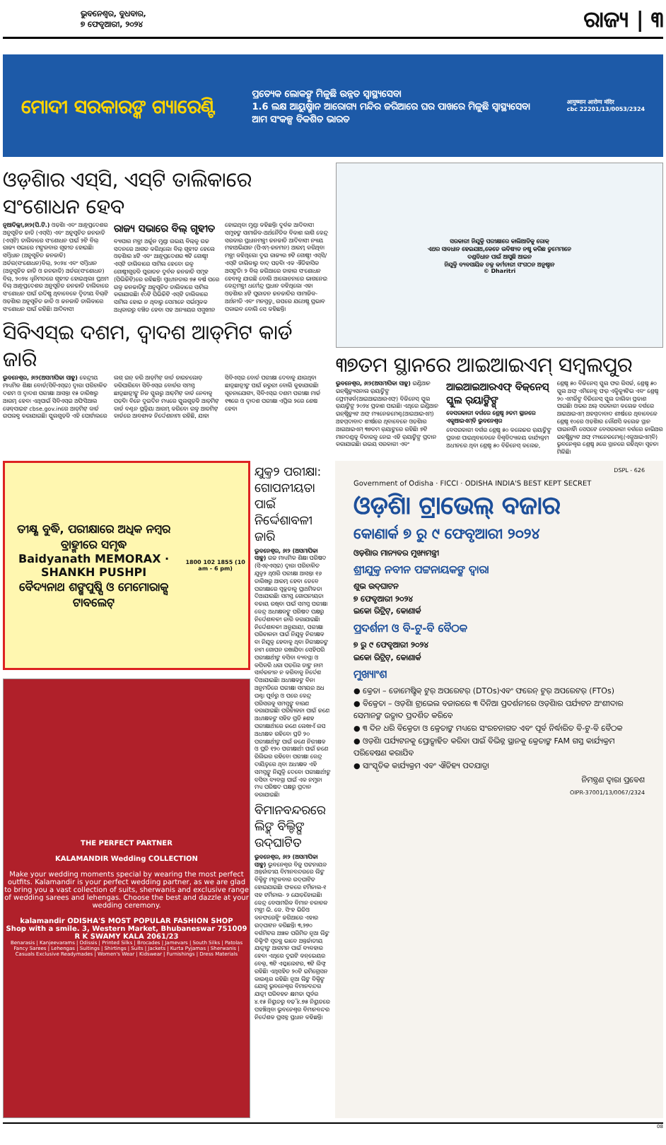ଭୁବନେଶ୍ୱର, ବୁଧବାର,
୭ ଫେବୃଆରୀ, ୨୦୨୪
ରାଜ୍ୟ | ୩
ମୋଦୀ ସରକାରଙ୍କ ଗ୍ୟାରେଣ୍ଟି
ପ୍ରତ୍ୟେକ ଲୋକଙ୍କୁ ମିଳୁଛି ଉନ୍ନତ ସ୍ୱାସ୍ଥ୍ୟସେବା
1.6 ଲକ୍ଷ ଆୟୁଷ୍ମାନ ଆରୋଗ୍ୟ ମନ୍ଦିର ଜରିଆରେ ଘର ପାଖରେ ମିଳୁଛି ସ୍ୱାସ୍ଥ୍ୟସେବା
ଆମ ସଂକଳ୍ପ ବିକଶିତ ଭାରତ
आयुष्मान आरोग्य मंदिर
cbc 22201/13/0053/2324
ଓଡ଼ିଶାର ଏସ୍‌ସି, ଏସ୍‌ଟି ତାଲିକାରେ ସଂଶୋଧନ ହେବ
ନୂଆଦିଲ୍ଲୀ,୬।୨(ପି.ଟି.) ଓଡ଼ିଶା ଏବଂ ଆନ୍ଧ୍ରପ୍ରଦେଶର ଅନୁସୂଚିତ ଜାତି (ଏସ୍‌ସି) ଏବଂ ଅନୁସୂଚିତ ଜନଜାତି (ଏସ୍‌ଟି) ତାଲିକାରେ ସଂଶୋଧନ ପାଇଁ ୨ଟି ବିଲ୍ ରାଜ୍ୟ ସଭାରେ ମଙ୍ଗଳବାର ଗୃହୀତ ହୋଇଛି। ସମ୍ବିଧାନ (ଅନୁସୂଚିତ ଜନଜାତି) ଅର୍ଡର(ସଂଶୋଧନ)ବିଲ୍, ୨୦୨୪ ଏବଂ ସମ୍ବିଧାନ (ଅନୁସୂଚିତ ଜାତି ଓ ଜନଜାତି) ଅର୍ଡର(ସଂଶୋଧନ) ବିଲ୍, ୨୦୨୪ ଧ୍ୱନିମତରେ ଗୃହୀତ ହୋଇଥିଲା। ପ୍ରଥମ ବିଲ୍ ଆନ୍ଧ୍ରପ୍ରଦେଶର ଅନୁସୂଚିତ ଜନଜାତି ତାଲିକାରେ ସଂଶୋଧନ ପାଇଁ ଉଦ୍ଦିଷ୍ଟ ଥିବାବେଳେ ଦ୍ୱିତୀୟ ବିଲ୍‌ଟି ଓଡ଼ିଶାର ଅନୁସୂଚିତ ଜାତି ଓ ଜନଜାତି ତାଲିକାରେ ସଂଶୋଧନ ପାଇଁ ରହିଛି। ଆଦିବାସୀ
ରାଜ୍ୟ ସଭାରେ ବିଲ୍ ଗୃହୀତ
ବ୍ୟାପାର ମନ୍ତ୍ରୀ ଅର୍ଜୁନ ମୁଣ୍ଡା ଉଭୟ ବିଲ୍‌କୁ ଉଚ୍ଚ ସଦନରେ ଆଗତ କରିଥିଲେ। ବିଲ୍ ଗୃହୀତ ହେଲେ ଓଡ଼ିଶାର ୪ଟି ଏବଂ ଆନ୍ଧ୍ରପ୍ରଦେଶର ୩ଟି ଗୋଷ୍ଠୀ ଏସ୍‌ଟି ତାଲିକାରେ ସାମିଲ ହେବେ। ଉକ୍ତ ଗୋଷ୍ଠୀଗୁଡ଼ିକ ପୁରାତନ ଦୁର୍ବଳ ଜନଜାତି ସମୂହ (ପିଭିଜିଟି)ରେ ରହିଛନ୍ତି। ସ୍ୱାଧୀନତାର ୭୫ ବର୍ଷ ପରେ ଉକ୍ତ ଜନଜାତିଙ୍କୁ ଅନୁସୂଚିତ ତାଲିକାରେ ସାମିଲ କରାଯାଉଛି। ୧୦ଟି ପିଭିଜିଟି ଏସ୍‌ଟି ତାଲିକାରେ ସାମିଲ ହୋଇ ନ ଥିବାରୁ ସେମାନେ ସର୍ଭମୂଳକ ଅଧିକାରରୁ ବଞ୍ଚିତ ହେବା ସହ ଅନ୍ୟାୟର ସମ୍ମୁଖୀନ ହୋଇଥିବା ମୁଣ୍ଡା କହିଛନ୍ତି। ଦୁର୍ବଳ ଆଦିବାସୀ ସମୂହଙ୍କ ସାମାଜିକ-ଅର୍ଥନୈତିକ ବିକାଶ ଲାଗି କେନ୍ଦ୍ର ସରକାର ପ୍ରଧାନମନ୍ତ୍ରୀ ଜନଜାତି ଆଦିବାସୀ ନ୍ୟାୟ ମହାଅଭିଯାନ (ପିଏମ୍-ଜନମନ) ଆରମ୍ଭ କରିଥିବା ମନ୍ତ୍ରୀ କହିଥିଲେ। ଦୁଇ ରାଜ୍ୟର ୭ଟି ଗୋଷ୍ଠୀ ଏସ୍‌ସି/ଏସ୍‌ଟି ତାଲିକାରୁ ବାଦ୍ ପଡ଼ିବା ଏକ ଐତିହାସିକ ଅସଙ୍ଗତି। ୨ ବିଲ୍ ଜରିଆରେ ତାହାର ସଂଶୋଧନ ହେବାକୁ ଯାଉଛି ବୋଲି ଆଲୋଚନାରେ ଭାଗନେଇ କେନ୍ଦ୍ରମନ୍ତ୍ରୀ ଧର୍ମେନ୍ଦ୍ର ପ୍ରଧାନ କହିଥିଲେ। ଏହା ଓଡ଼ିଶାର ୪ଟି ପୁରାତନ ଜନଜାତିର ସାମାଜିକ-ଅର୍ଥନୀତି ଏବଂ ମନସ୍ତତ୍ତ୍ୱ ଉପରେ ଯଥେଷ୍ଟ ପ୍ରଭାବ ପକାଇବ ବୋଲି ସେ କହିଛନ୍ତି।
ସିବିଏସ୍‌ଇ ଦଶମ, ଦ୍ୱାଦଶ ଆଡ୍‌ମିଟ କାର୍ଡ ଜାରି
ଭୁବନେଶ୍ୱର, ୬।୨(ଅସମାପିକା ସାହୁ) କେନ୍ଦ୍ରୀୟ ମାଧ୍ୟମିକ ଶିକ୍ଷା ବୋର୍ଡ(ସିବିଏସ୍‌ଇ) ଦ୍ୱାରା ପରିଚାଳିତ ଦଶମ ଓ ଦ୍ୱାଦଶ ପରୀକ୍ଷା ଆସନ୍ତା ୧୫ ତାରିଖରୁ ଆରମ୍ଭ ହେବ। ଏଥିପାଇଁ ସିବିଏସ୍‌ଇ ଅଫିସିଆଲ ୱେବ୍‌ସାଇଟ cbse.gov.inରେ ଆଡ୍‌ମିଟ୍ କାର୍ଡ ଉପଲବ୍ଧ କରାଯାଇଛି। ସ୍କୁଲଗୁଡ଼ିକ ଏହି ପୋର୍ଟାଲରେ ଲଗ୍ ଇନ୍ କରି ଆଡ୍‌ମିଟ୍ କାର୍ଡ ଡାଉନଲୋଡ୍ କରିପାରିବେ। ସିବିଏସ୍‌ଇ ବୋର୍ଡର ସମସ୍ତ ଛାତ୍ରଛାତ୍ରୀଙ୍କୁ ନିଜ ସ୍କୁଲରୁ ଆଡ୍‌ମିଟ୍ କାର୍ଡ ନେବାକୁ ପଡ଼ିବ। ବିନେ ଦୁଇଦିନ ମଧ୍ୟରେ ସ୍କୁଲଗୁଡ଼ିକ ଆଡ୍‌ମିଟ୍ କାର୍ଡ ବଣ୍ଟନ ପ୍ରକ୍ରିୟା ଆରମ୍ଭ କରିବେ। ଉକ୍ତ ଆଡମିଟ୍ କାର୍ଡରେ ଆବଶ୍ୟକ ନିର୍ଦ୍ଦେଶନାମା ରହିଛି, ଯାହା ସିବିଏସ୍‌ଇ ବୋର୍ଡ ପରୀକ୍ଷା ଦେବାକୁ ଯାଉଥିବା ଛାତ୍ରଛାତ୍ରୀଙ୍କ ପାଇଁ ଜରୁରୀ ବୋଲି କୁହାଯାଉଛି। ସୂଚନାଯୋଗ୍ୟ, ସିବିଏସ୍‌ଇ ଦଶମ ପରୀକ୍ଷା ମାର୍ଚ୍ଚ ୧୩ରେ ଓ ଦ୍ୱାଦଶ ପରୀକ୍ଷା ଏପ୍ରିଲ ୨ରେ ଶେଷ ହେବ।
ସରକାରୀ ନିଯୁକ୍ତି ପରୀକ୍ଷାରେ କାଲିଆତିକୁ ରୋକ୍
ଏଥର ସାବଧାନ ହେଇଯାଅ,କେତେ ଭବିଷ୍ୟତ ନଷ୍ଟ କରିଛ ତୁମେମାନେ
ଦଣ୍ଡବିଧାନ ପାଇଁ ଆସୁଛି ଆଇନ
ନିଯୁକ୍ତି ବ୍ୟବସାୟିକ ଚକ୍ର କର୍ମଚାରୀ ସଂଗଠନ ଅନୁଷ୍ଠାନ
© Dharitri
୩୭ତମ ସ୍ଥାନରେ ଆଇଆଇଏମ୍ ସମ୍ବଲପୁର
ଭୁବନେଶ୍ୱର, ୬।୨(ଅସମାପିକା ସାହୁ) ଇଣ୍ଡିଆନ ଇନ୍‌ଷ୍ଟିଚ୍ୟୁସନାଲ ର୍‍ୟାଙ୍କିଙ୍ଗ ଫ୍ରେମ୍‌ୱର୍କ(ଆଇଆଇଆରଏଫ୍) ବିଜିନେସ୍ ସ୍କୁଲ ର୍‍ୟାଙ୍କିଙ୍ଗ ୨୦୨୪ ପ୍ରକାଶ ପାଇଛି। ଏଥିରେ ଇଣ୍ଡିଆନ ଇନ୍‌ଷ୍ଟିଚ୍ୟୁଟ ଅଫ୍ ମ୍ୟାନେଜମେଣ୍ଟ(ଆଇଆଇଏମ୍) ଅହମ୍ମଦାବାଦ ଶୀର୍ଷରେ ଥିବାବେଳେ ଓଡ଼ିଶାର ଆଇଆଇଏମ୍ ୩୭ତମ ର୍‍ୟାଙ୍କରେ ରହିଛି। ୭ଟି ମାନଦଣ୍ଡକୁ ବିଚାରକୁ ନେଇ ଏହି ର୍‍ୟାଙ୍କିଙ୍ଗ ପ୍ରଦାନ କରାଯାଇଛି। ଉଭୟ ସରକାରୀ ଏବଂ
ଆଇଆଇଆରଏଫ୍ ବିଜ୍‌ନେସ୍ ସ୍କୁଲ ର୍‍ୟାଙ୍କିଙ୍ଗ୍
ବେସରକାରୀ ବର୍ଗରେ ଶ୍ରେଷ୍ଠ ୬ତମ ସ୍ଥାନରେ ଏକ୍ସଆଇଏମ୍‌ବି ଭୁବନେଶ୍ୱର
ବେସରକାରୀ ବର୍ଗର ଶ୍ରେଷ୍ଠ ୫୦ କଲେଜର ର୍‍ୟାଙ୍କିଙ୍ଗ ପ୍ରକାଶ ପାଇଥିବାବେଳେ ବିଶ୍ୱବିଦ୍ୟାଳୟ କାର୍ଯ୍ୟକ୍ରମ ଅଧୀନରେ ଥିବା ଶ୍ରେଷ୍ଠ ୫୦ ବିଜିନେସ୍ କଲେଜ, ଶ୍ରେଷ୍ଠ ୫୦ ବିଜିନେସ୍ ସ୍କୁଲ ଫର ରିସର୍ଚ୍ଚ, ଶ୍ରେଷ୍ଠ ୫୦ ସ୍କୁଲ ଅଫ୍ ଏମିନେନ୍ସ ଫର୍ ଏକ୍ସିକ୍ୟୁଟିଭ ଏବଂ ଶ୍ରେଷ୍ଠ ୨୦ ଏମର୍ଜିଙ୍ଗ ବିଜିନେସ୍ ସ୍କୁଲ ତାଲିକା ପ୍ରକାଶ ପାଇଛି। ଓଭର ଅଲ୍ ସରକାରୀ କଲେଜ ବର୍ଗରେ ଆଇଆଇଏମ୍ ଅହମ୍ମଦାବାଦ ଶୀର୍ଷରେ ଥିବାବେଳେ ଶ୍ରେଷ୍ଠ ୧୦ରେ ଓଡ଼ିଶାର କୌଣସି କଲେଜ ସ୍ଥାନ ପାଇନାହିଁ। ସେପଟେ ବେସରକାରୀ ବର୍ଗରେ ଜାଭିଅର ଇନ୍‌ଷ୍ଟିଚ୍ୟୁଟ ଅଫ୍ ମ୍ୟାନେଜମେଣ୍ଟ(ଏକ୍ସଆଇଏମ୍‌ବି) ଭୁବନେଶ୍ୱର ଶ୍ରେଷ୍ଠ ୬ରେ ସ୍ଥାନରେ ରହିଥିବା ସୂଚନା ମିଳିଛି।
ତୀକ୍ଷ୍ଣ ବୁଦ୍ଧି, ପରୀକ୍ଷାରେ ଅଧିକ ନମ୍ବର
ବ୍ରାହ୍ମୀରେ ସମୃଦ୍ଧ
Baidyanath MEMORAX · SHANKH PUSHPI
ବୈଦ୍ୟନାଥ ଶଙ୍ଖପୁଷ୍ପି ଓ ମେମୋରାକ୍ସ ଟାବଲେଟ୍
1800 102 1855 (10 am - 6 pm)
THE PERFECT PARTNER
KALAMANDIR Wedding COLLECTION
Make your wedding moments special by wearing the most perfect outfits. Kalamandir is your perfect wedding partner, as we are glad to bring you a vast collection of suits, sherwanis and exclusive range of wedding sarees and lehengas. Choose the best and dazzle at your wedding ceremony.
kalamandir ODISHA'S MOST POPULAR FASHION SHOP
Shop with a smile. 3, Western Market, Bhubaneswar 751009
R K SWAMY KALA 2061/23
Benarasis | Kanjeevarams | Odissis | Printed Silks | Brocades | Jamevars | South Silks | Patolas Fancy Sarees | Lehengas | Suitings | Shirtings | Suits | Jackets | Kurta Pyjamas | Sherwanis | Casuals Exclusive Readymades | Women's Wear | Kidswear | Furnishings | Dress Materials
ଯୁକ୍ତ୨ ପରୀକ୍ଷା: ଗୋପନୀୟତା ପାଇଁ ନିର୍ଦ୍ଦେଶାବଳୀ ଜାରି
ଭୁବନେଶ୍ୱର, ୬।୨ (ଅସମାପିକା ସାହୁ) ଉଚ୍ଚ ମାଧ୍ୟମିକ ଶିକ୍ଷା ପରିଷଦ (ସିଏଚ୍‌ଏସ୍‌ଇ) ଦ୍ୱାରା ପରିଚାଳିତ ଯୁକ୍ତ୨ ଥିଓରି ପରୀକ୍ଷା ଆସନ୍ତା ୧୬ ତାରିଖରୁ ଆରମ୍ଭ ହେବ। ତେବେ ପରୀକ୍ଷାରେ ସ୍ୱଚ୍ଛତାକୁ ପ୍ରାଥମିକତା ଦିଆଯାଉଛି। ସମସ୍ତ ଗୋପନୀୟତା ବଜାୟ ରଖିବା ପାଇଁ ସମସ୍ତ ପରୀକ୍ଷା କେନ୍ଦ୍ର ଅଧୀକ୍ଷକଙ୍କୁ ପରିଷଦ ପକ୍ଷରୁ ନିର୍ଦ୍ଦେଶାବଳୀ ଜାରି କରାଯାଇଛି। ନିର୍ଦ୍ଦେଶାବଳୀ ଅନୁଯାୟୀ, ପରୀକ୍ଷା ପରିଚାଳନା ପାଇଁ ନିଯୁକ୍ତ ନିରୀକ୍ଷକ ବା ନିଯୁକ୍ତ ହେବାକୁ ଥିବା ନିରୀକ୍ଷକଙ୍କ ନାମ ଗୋପନ ରଖାଯିବ। ସେହିପରି ପରୀକ୍ଷାର୍ଥୀଙ୍କ ବସିବା ବ୍ୟବସ୍ଥା ଓ କପିକରି ଧରା ପଡ଼ିଲେ ତାଙ୍କ ନାମ ସାର୍ବଜନୀନ ନ କରିବାକୁ ନିର୍ଦ୍ଦେଶ ଦିଆଯାଇଛି। ଅଧୀକ୍ଷକଙ୍କ ବିନା ଅନୁମତିରେ ପରୀକ୍ଷା ସମୟର ଅଧ ଘଣ୍ଟା ପୂର୍ବରୁ ଓ ପରେ କେନ୍ଦ୍ର ପରିସରକୁ ସମସ୍ତଙ୍କୁ ବାରଣ କରାଯାଇଛି। ପରିଚାଳନା ପାଇଁ ଜଣେ ଅଧୀକ୍ଷକଙ୍କ ସହିତ ପ୍ରତି ୫ଶହ ପରୀକ୍ଷାର୍ଥୀରେ ଜଣେ ଲେଖାଏଁ ଉପ ଅଧୀକ୍ଷକ ରହିବେ। ପ୍ରତି ୨୦ ପରୀକ୍ଷାର୍ଥୀଙ୍କ ପାଇଁ ଜଣେ ନିରୀକ୍ଷକ ଓ ପ୍ରତି ୧୨୦ ପରୀକ୍ଷାର୍ଥୀ ପାଇଁ ଜଣେ ରିଲିଭର ରହିବେ। ପରୀକ୍ଷା କେନ୍ଦ୍ର ଦାୟିତ୍ୱରେ ଥିବା ଅଧୀକ୍ଷକ ଏହି ସମସ୍ତଙ୍କୁ ନିଯୁକ୍ତି ଦେବେ। ପରୀକ୍ଷାର୍ଥୀଙ୍କ ବସିବା ବ୍ୟବସ୍ଥା ପାଇଁ ଏକ ନମୁନା ମଧ୍ୟ ପରିଷଦ ପକ୍ଷରୁ ପ୍ରଦାନ କରାଯାଇଛି।
ବିମାନବନ୍ଦରରେ ଲିଙ୍କ୍ ବିଲ୍ଡିଙ୍ଗ ଉଦ୍‌ଘାଟିତ
ଭୁବନେଶ୍ୱର, ୬।୨ (ଅସମାପିକା ସାହୁ) ଭୁବନେଶ୍ୱର ବିଜୁ ପଟ୍ଟନାୟକ ଅନ୍ତର୍ଜାତୀୟ ବିମାନବନ୍ଦରରେ ଲିଙ୍କ ବିଲ୍ଡିଙ୍ଗ ମଙ୍ଗଳବାର ଉଦ୍‌ଘାଟିତ ହୋଇଯାଇଛି। ଫଳରେ ଟର୍ମିନାଲ-୧ ସହ ଟର୍ମିନାଲ- ୨ ଯୋଡ଼ିହୋଇଛି। କେନ୍ଦ୍ର ବେସାମରିକ ବିମାନ ଚଳାଚଳ ମନ୍ତ୍ରୀ ଭି. କେ. ସିଂହ ଭିଡିଓ କନଫରେନ୍ସିଂ ଜରିଆରେ ଏହାର ଉଦ୍‌ଘାଟନ କରିଛନ୍ତି। ୩,୨୭୦ ବର୍ଗମିଟର ଅଞ୍ଚଳ ପରିମିତ ନୂଆ ଲିଙ୍କ ବିଲ୍ଡିଂଟି ସ୍ୱତନ୍ତ୍ର ଭାବେ ଅନ୍ତର୍ଜାତୀୟ ଯାତ୍ରୀଙ୍କ ଆଗମନ ପାଇଁ ବ୍ୟବହାର ହେବ। ଏଥିରେ ଦୁଇଟି କନ୍‌ଭେୟର ବେଲ୍ଟ, ୩ଟି ଏସ୍କାଲେଟର, ୩ଟି ଲିଫ୍ଟ ରହିଛି। ଏଥିସହିତ ୨୦ଟି ଇମିଗ୍ରେସନ କାଉଣ୍ଟର ରହିଛି। ନୂଆ ଲିଙ୍କ ବିଲ୍ଡିଙ୍ଗ ଯୋଗୁ ଭୁବନେଶ୍ୱର ବିମାନବନ୍ଦର ଯାତ୍ରୀ ପରିବହନ କ୍ଷମତା ପୂର୍ବର ୪.୧୫ ନିୟୁତରୁ ବଢ଼ି ୪.୭୫ ନିୟୁତରେ ପହଞ୍ଚିଥିବା ଭୁବନେଶ୍ୱର ବିମାନବନ୍ଦର ନିର୍ଦ୍ଦେଶକ ପ୍ରସନ୍ନ ପ୍ରଧାନ କହିଛନ୍ତି।
DSPL - 626
Government of Odisha · FICCI · ODISHA INDIA'S BEST KEPT SECRET
ଓଡ଼ିଶା ଟ୍ରାଭେଲ୍ ବଜାର
କୋଣାର୍କ ୭ ରୁ ୯ ଫେବୃଆରୀ ୨୦୨୪
ଓଡ଼ିଶାର ମାନ୍ୟବର ମୁଖ୍ୟମନ୍ତ୍ରୀ
ଶ୍ରୀଯୁକ୍ତ ନବୀନ ପଟ୍ଟନାୟକଙ୍କ ଦ୍ୱାରା
ଶୁଭ ଉଦ୍‌ଘାଟନ
୭ ଫେବୃଆରୀ ୨୦୨୪
ଇକୋ ରିଟ୍ରିଟ୍, କୋଣାର୍କ
ପ୍ରଦର୍ଶନୀ ଓ ବି-ଟୁ-ବି ବୈଠକ
୭ ରୁ ୯ ଫେବୃଆରୀ ୨୦୨୪
ଇକୋ ରିଟ୍ରିଟ୍, କୋଣାର୍କ
ମୁଖ୍ୟାଂଶ
● କ୍ରେତା – ଡୋମେଷ୍ଟିକ୍ ଟୁର୍ ଅପରେଟର୍ (DTOs)ଏବଂ ଫରେନ୍ ଟୁର୍ ଅପରେଟର୍ (FTOs)
● ବିକ୍ରେତା – ଓଡ଼ିଶା ଟ୍ରାଭେଲ ବଜାରରେ ୩ ଦିନିଆ ପ୍ରଦର୍ଶନୀରେ ଓଡ଼ିଶାର ପର୍ଯ୍ୟଟନ ଅଂଶୀଦାର ସେମାନଙ୍କ ଉତ୍ପାଦ ପ୍ରଦର୍ଶିତ କରିବେ
● ୩ ଦିନ ଧରି ବିକ୍ରେତା ଓ କ୍ରେତାଙ୍କ ମଧ୍ୟରେ ସଂରଚନାଗତ ଏବଂ ପୂର୍ବ ନିର୍ଦ୍ଧାରିତ ବି-ଟୁ-ବି ବୈଠକ
● ଓଡ଼ିଶା ପର୍ଯ୍ୟଟନକୁ ପ୍ରୋତ୍ସାହିତ କରିବା ପାଇଁ ବିଭିନ୍ନ ସ୍ଥାନକୁ କ୍ରେତାଙ୍କ FAM ଗସ୍ତ କାର୍ଯ୍ୟକ୍ରମ ପରିବେଷଣ କରାଯିବ
● ସାଂସ୍କୃତିକ କାର୍ଯ୍ୟକ୍ରମ ଏବଂ ଐତିହ୍ୟ ପଦଯାତ୍ରା
ନିମନ୍ତ୍ରଣ ଦ୍ୱାରା ପ୍ରବେଶ
OIPR-37001/13/0067/2324
08